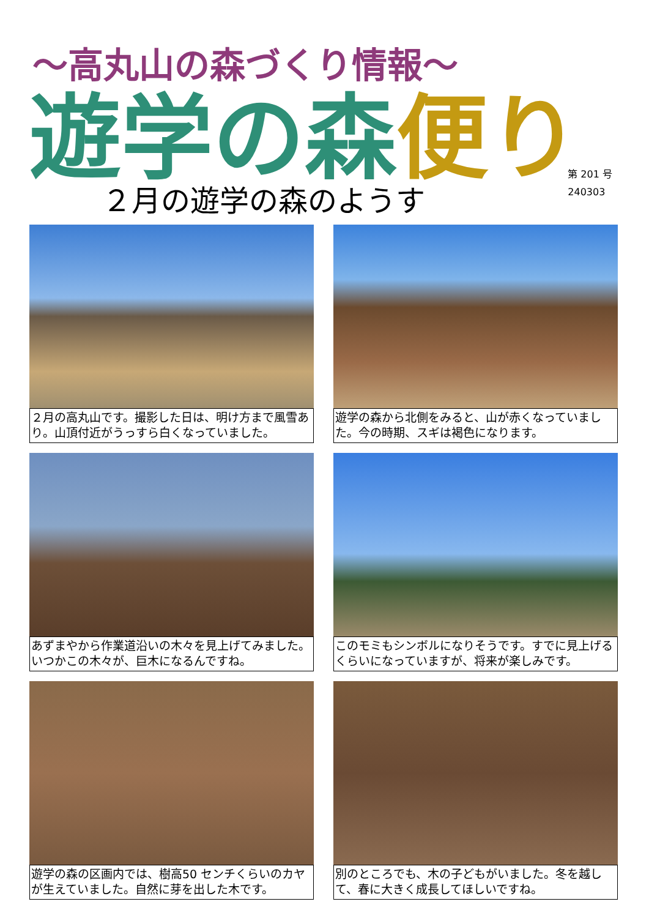～高丸山の森づくり情報～
遊学の森 便り
第 201 号
240303
２月の遊学の森のようす
２月の高丸山です。撮影した日は、明け方まで風雪あり。山頂付近がうっすら白くなっていました。
遊学の森から北側をみると、山が赤くなっていました。今の時期、スギは褐色になります。
あずまやから作業道沿いの木々を見上げてみました。いつかこの木々が、巨木になるんですね。
このモミもシンボルになりそうです。すでに見上げるくらいになっていますが、将来が楽しみです。
遊学の森の区画内では、樹高50 センチくらいのカヤが生えていました。自然に芽を出した木です。
別のところでも、木の子どもがいました。冬を越して、春に大きく成長してほしいですね。